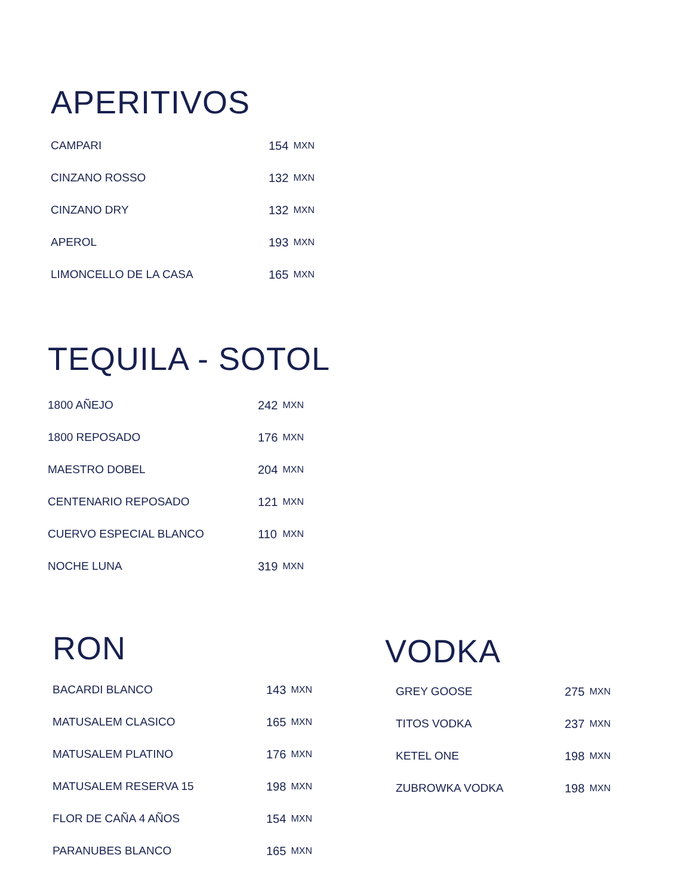APERITIVOS
| CAMPARI | 154 | MXN |
| CINZANO ROSSO | 132 | MXN |
| CINZANO DRY | 132 | MXN |
| APEROL | 193 | MXN |
| LIMONCELLO DE LA CASA | 165 | MXN |
TEQUILA - SOTOL
| 1800 AÑEJO | 242 | MXN |
| 1800 REPOSADO | 176 | MXN |
| MAESTRO DOBEL | 204 | MXN |
| CENTENARIO REPOSADO | 121 | MXN |
| CUERVO ESPECIAL BLANCO | 110 | MXN |
| NOCHE LUNA | 319 | MXN |
RON
| BACARDI BLANCO | 143 | MXN |
| MATUSALEM CLASICO | 165 | MXN |
| MATUSALEM PLATINO | 176 | MXN |
| MATUSALEM RESERVA 15 | 198 | MXN |
| FLOR DE CAÑA 4 AÑOS | 154 | MXN |
| PARANUBES BLANCO | 165 | MXN |
VODKA
| GREY GOOSE | 275 | MXN |
| TITOS VODKA | 237 | MXN |
| KETEL ONE | 198 | MXN |
| ZUBROWKA VODKA | 198 | MXN |